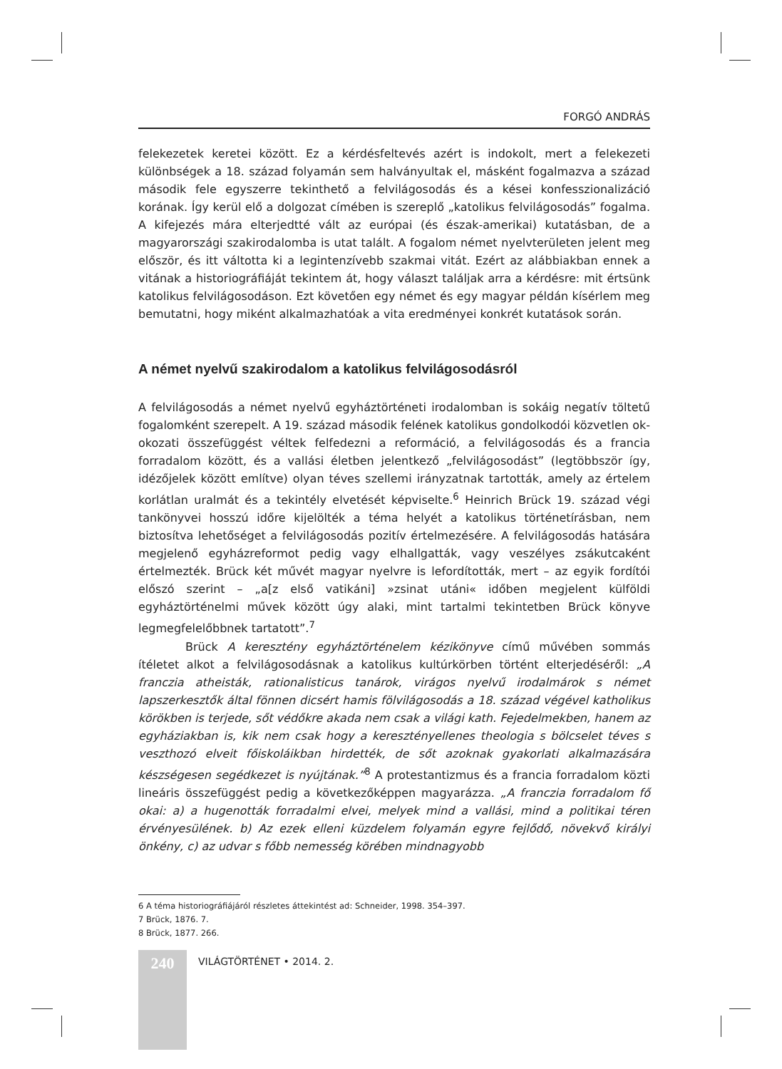FORGÓ ANDRÁS
felekezetek keretei között. Ez a kérdésfeltevés azért is indokolt, mert a felekezeti különbségek a 18. század folyamán sem halványultak el, másként fogalmazva a század második fele egyszerre tekinthető a felvilágosodás és a kései konfesszionalizáció korának. Így kerül elő a dolgozat címében is szereplő „katolikus felvilágosodás” fogalma. A kifejezés mára elterjedtté vált az európai (és észak-amerikai) kutatásban, de a magyarországi szakirodalomba is utat talált. A fogalom német nyelvterületen jelent meg először, és itt váltotta ki a legintenzívebb szakmai vitát. Ezért az alábbiakban ennek a vitának a historiográfiáját tekintem át, hogy választ találjak arra a kérdésre: mit értsünk katolikus felvilágosodáson. Ezt követően egy német és egy magyar példán kísérlem meg bemutatni, hogy miként alkalmazhatóak a vita eredményei konkrét kutatások során.
A német nyelvű szakirodalom a katolikus felvilágosodásról
A felvilágosodás a német nyelvű egyháztörténeti irodalomban is sokáig negatív töltetű fogalomként szerepelt. A 19. század második felének katolikus gondolkodói közvetlen ok-okozati összefüggést véltek felfedezni a reformáció, a felvilágosodás és a francia forradalom között, és a vallási életben jelentkező „felvilágosodást” (legtöbbször így, idézőjelek között említve) olyan téves szellemi irányzatnak tartották, amely az értelem korlátlan uralmát és a tekintély elvetését képviselte.<sup>6</sup> Heinrich Brück 19. század végi tankönyvei hosszú időre kijelölték a téma helyét a katolikus történetírásban, nem biztosítva lehetőséget a felvilágosodás pozitív értelmezésére. A felvilágosodás hatására megjelenő egyházreformot pedig vagy elhallgatták, vagy veszélyes zsákutcaként értelmezték. Brück két művét magyar nyelvre is lefordították, mert – az egyik fordítói előszó szerint – „a[z első vatikáni] »zsinat utáni« időben megjelent külföldi egyháztörténelmi művek között úgy alaki, mint tartalmi tekintetben Brück könyve legmegfelelőbbnek tartatott”.<sup>7</sup>
Brück A keresztény egyháztörténelem kézikönyve című művében sommás ítéletet alkot a felvilágosodásnak a katolikus kultúrkörben történt elterjedéséről: „A franczia atheisták, rationalisticus tanárok, virágos nyelvű irodalmárok s német lapszerkesztők által fönnen dicsért hamis fölvilágosodás a 18. század végével katholikus körökben is terjede, sőt védőkre akada nem csak a világi kath. Fejedelmekben, hanem az egyháziakban is, kik nem csak hogy a keresztényellenes theologia s bölcselet téves s veszthozó elveit főiskoláikban hirdették, de sőt azoknak gyakorlati alkalmazására készségesen segédkezet is nyújtának.”<sup>8</sup> A protestantizmus és a francia forradalom közti lineáris összefüggést pedig a következőképpen magyarázza. „A franczia forradalom fő okai: a) a hugenották forradalmi elvei, melyek mind a vallási, mind a politikai téren érvényesülének. b) Az ezek elleni küzdelem folyamán egyre fejlődő, növekvő királyi önkény, c) az udvar s főbb nemesség körében mindnagyobb
6 A téma historiográfiájáról részletes áttekintést ad: Schneider, 1998. 354–397.
7 Brück, 1876. 7.
8 Brück, 1877. 266.
240
VILÁGTÖRTÉNET • 2014. 2.